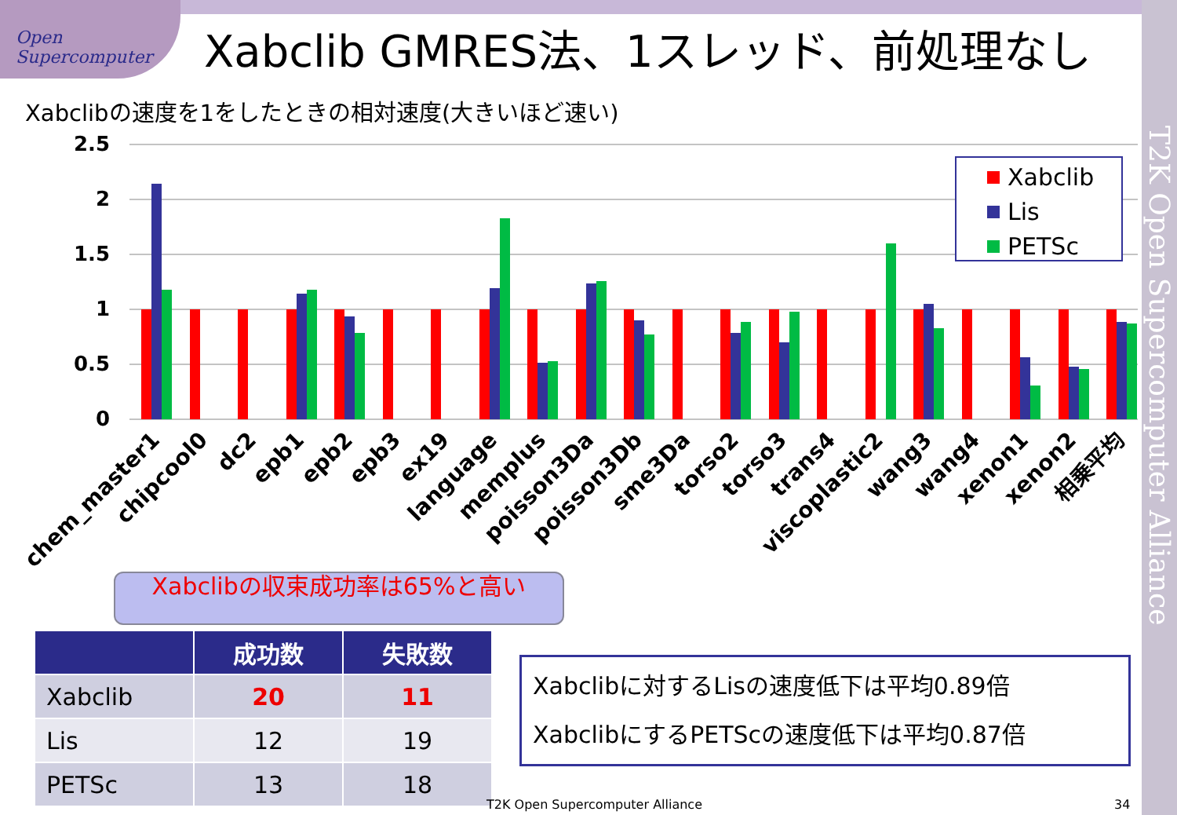Open Supercomputer
Xabclib GMRES法、1スレッド、前処理なし
Xabclibの速度を1をしたときの相対速度(大きいほど速い)
2.5
2
1.5
1
0.5
0
Xabclib
Lis
PETSc
chem_master1
chipcool0
dc2
epb1
epb2
epb3
ex19
language
memplus
poisson3Da
poisson3Db
sme3Da
torso2
torso3
trans4
viscoplastic2
wang3
wang4
xenon1
xenon2
相乗平均
Xabclibの収束成功率は65%と高い
| | 成功数 | 失敗数 |
| --- | --- | --- |
| Xabclib | 20 | 11 |
| Lis | 12 | 19 |
| PETSc | 13 | 18 |
Xabclibに対するLisの速度低下は平均0.89倍
XabclibにするPETScの速度低下は平均0.87倍
T2K Open Supercomputer Alliance
T2K Open Supercomputer Alliance
34